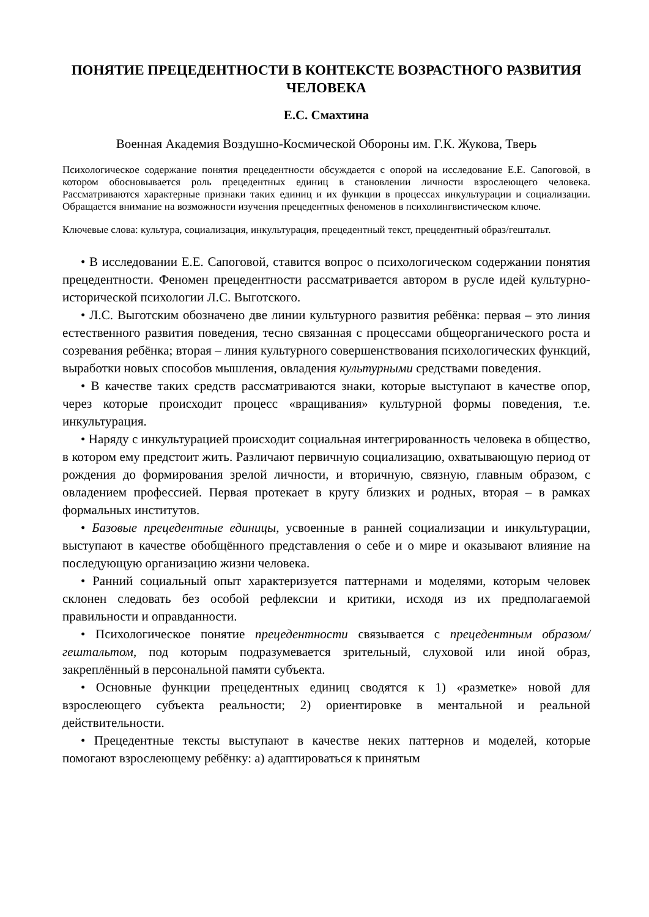ПОНЯТИЕ ПРЕЦЕДЕНТНОСТИ В КОНТЕКСТЕ ВОЗРАСТНОГО РАЗВИТИЯ ЧЕЛОВЕКА
Е.С. Смахтина
Военная Академия Воздушно-Космической Обороны им. Г.К. Жукова, Тверь
Психологическое содержание понятия прецедентности обсуждается с опорой на исследование Е.Е. Сапоговой, в котором обосновывается роль прецедентных единиц в становлении личности взрослеющего человека. Рассматриваются характерные признаки таких единиц и их функции в процессах инкультурации и социализации. Обращается внимание на возможности изучения прецедентных феноменов в психолингвистическом ключе.
Ключевые слова: культура, социализация, инкультурация, прецедентный текст, прецедентный образ/гештальт.
• В исследовании Е.Е. Сапоговой, ставится вопрос о психологическом содержании понятия прецедентности. Феномен прецедентности рассматривается автором в русле идей культурно-исторической психологии Л.С. Выготского.
• Л.С. Выготским обозначено две линии культурного развития ребёнка: первая – это линия естественного развития поведения, тесно связанная с процессами общеорганического роста и созревания ребёнка; вторая – линия культурного совершенствования психологических функций, выработки новых способов мышления, овладения культурными средствами поведения.
• В качестве таких средств рассматриваются знаки, которые выступают в качестве опор, через которые происходит процесс «вращивания» культурной формы поведения, т.е. инкультурация.
• Наряду с инкультурацией происходит социальная интегрированность человека в общество, в котором ему предстоит жить. Различают первичную социализацию, охватывающую период от рождения до формирования зрелой личности, и вторичную, связную, главным образом, с овладением профессией. Первая протекает в кругу близких и родных, вторая – в рамках формальных институтов.
• Базовые прецедентные единицы, усвоенные в ранней социализации и инкультурации, выступают в качестве обобщённого представления о себе и о мире и оказывают влияние на последующую организацию жизни человека.
• Ранний социальный опыт характеризуется паттернами и моделями, которым человек склонен следовать без особой рефлексии и критики, исходя из их предполагаемой правильности и оправданности.
• Психологическое понятие прецедентности связывается с прецедентным образом/гештальтом, под которым подразумевается зрительный, слуховой или иной образ, закреплённый в персональной памяти субъекта.
• Основные функции прецедентных единиц сводятся к 1) «разметке» новой для взрослеющего субъекта реальности; 2) ориентировке в ментальной и реальной действительности.
• Прецедентные тексты выступают в качестве неких паттернов и моделей, которые помогают взрослеющему ребёнку: а) адаптироваться к принятым